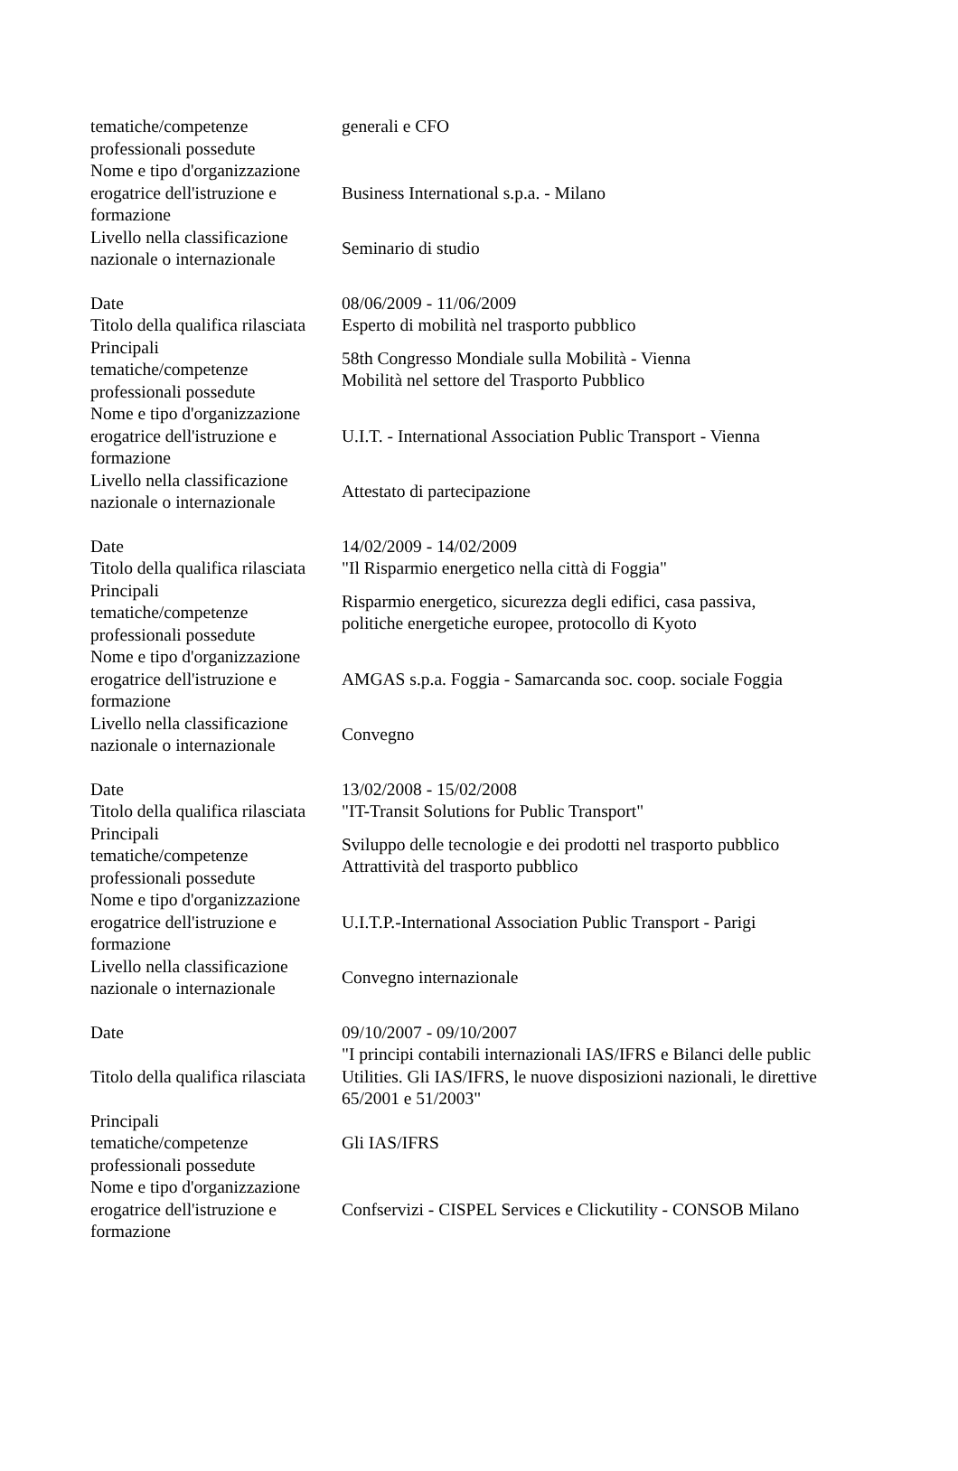| tematiche/competenze professionali possedute | generali e CFO |
| Nome e tipo d'organizzazione erogatrice dell'istruzione e formazione | Business International s.p.a. - Milano |
| Livello nella classificazione nazionale o internazionale | Seminario di studio |
| Date | 08/06/2009 - 11/06/2009 |
| Titolo della qualifica rilasciata | Esperto di mobilità nel trasporto pubblico |
| Principali tematiche/competenze professionali possedute | 58th Congresso Mondiale sulla Mobilità - Vienna Mobilità nel settore del Trasporto Pubblico |
| Nome e tipo d'organizzazione erogatrice dell'istruzione e formazione | U.I.T. - International Association Public Transport - Vienna |
| Livello nella classificazione nazionale o internazionale | Attestato di partecipazione |
| Date | 14/02/2009 - 14/02/2009 |
| Titolo della qualifica rilasciata | "Il Risparmio energetico nella città di Foggia" |
| Principali tematiche/competenze professionali possedute | Risparmio energetico, sicurezza degli edifici, casa passiva, politiche energetiche europee, protocollo di Kyoto |
| Nome e tipo d'organizzazione erogatrice dell'istruzione e formazione | AMGAS s.p.a. Foggia - Samarcanda soc. coop. sociale Foggia |
| Livello nella classificazione nazionale o internazionale | Convegno |
| Date | 13/02/2008 - 15/02/2008 |
| Titolo della qualifica rilasciata | "IT-Transit Solutions for Public Transport" |
| Principali tematiche/competenze professionali possedute | Sviluppo delle tecnologie e dei prodotti nel trasporto pubblico Attrattività del trasporto pubblico |
| Nome e tipo d'organizzazione erogatrice dell'istruzione e formazione | U.I.T.P.-International Association Public Transport - Parigi |
| Livello nella classificazione nazionale o internazionale | Convegno internazionale |
| Date | 09/10/2007 - 09/10/2007 |
| Titolo della qualifica rilasciata | "I principi contabili internazionali IAS/IFRS e Bilanci delle public Utilities. Gli IAS/IFRS, le nuove disposizioni nazionali, le direttive 65/2001 e 51/2003" |
| Principali tematiche/competenze professionali possedute | Gli IAS/IFRS |
| Nome e tipo d'organizzazione erogatrice dell'istruzione e formazione | Confservizi - CISPEL Services e Clickutility - CONSOB Milano |